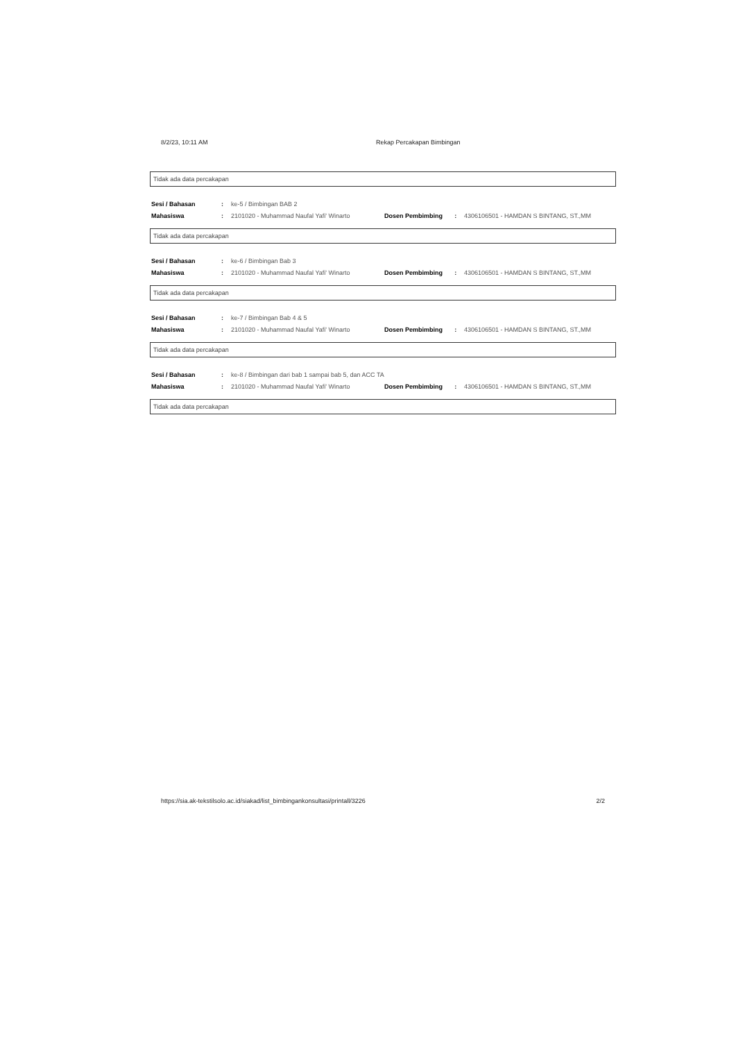8/2/23, 10:11 AM Rekap Percakapan Bimbingan
Tidak ada data percakapan
| Sesi / Bahasan | : | ke-5 / Bimbingan BAB 2 | | | |
| Mahasiswa | : | 2101020 - Muhammad Naufal Yafi' Winarto | Dosen Pembimbing | : | 4306106501 - HAMDAN S BINTANG, ST.,MM |
Tidak ada data percakapan
| Sesi / Bahasan | : | ke-6 / Bimbingan Bab 3 | | | |
| Mahasiswa | : | 2101020 - Muhammad Naufal Yafi' Winarto | Dosen Pembimbing | : | 4306106501 - HAMDAN S BINTANG, ST.,MM |
Tidak ada data percakapan
| Sesi / Bahasan | : | ke-7 / Bimbingan Bab 4 & 5 | | | |
| Mahasiswa | : | 2101020 - Muhammad Naufal Yafi' Winarto | Dosen Pembimbing | : | 4306106501 - HAMDAN S BINTANG, ST.,MM |
Tidak ada data percakapan
| Sesi / Bahasan | : | ke-8 / Bimbingan dari bab 1 sampai bab 5, dan ACC TA | | | |
| Mahasiswa | : | 2101020 - Muhammad Naufal Yafi' Winarto | Dosen Pembimbing | : | 4306106501 - HAMDAN S BINTANG, ST.,MM |
Tidak ada data percakapan
https://sia.ak-tekstilsolo.ac.id/siakad/list_bimbingankonsultasi/printall/3226 2/2